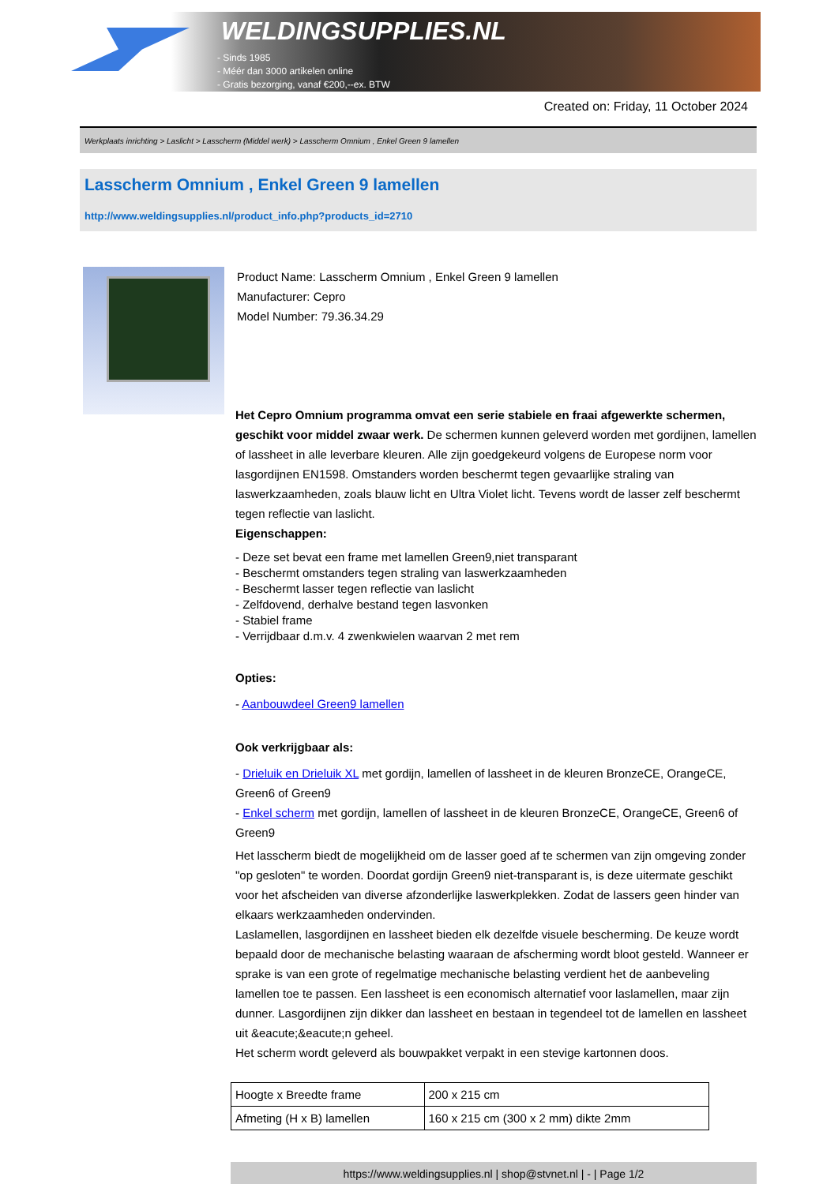WELDINGSUPPLIES.NL
- Sinds 1985
- Méér dan 3000 artikelen online
- Gratis bezorging, vanaf €200,--ex. BTW
Created on: Friday, 11 October 2024
Werkplaats inrichting > Laslicht > Lasscherm (Middel werk) > Lasscherm Omnium , Enkel Green 9 lamellen
Lasscherm Omnium , Enkel Green 9 lamellen
http://www.weldingsupplies.nl/product_info.php?products_id=2710
Product Name: Lasscherm Omnium , Enkel Green 9 lamellen
Manufacturer: Cepro
Model Number: 79.36.34.29
Het Cepro Omnium programma omvat een serie stabiele en fraai afgewerkte schermen, geschikt voor middel zwaar werk. De schermen kunnen geleverd worden met gordijnen, lamellen of lassheet in alle leverbare kleuren. Alle zijn goedgekeurd volgens de Europese norm voor lasgordijnen EN1598. Omstanders worden beschermt tegen gevaarlijke straling van laswerkzaamheden, zoals blauw licht en Ultra Violet licht. Tevens wordt de lasser zelf beschermt tegen reflectie van laslicht.
Eigenschappen:
- Deze set bevat een frame met lamellen Green9,niet transparant
- Beschermt omstanders tegen straling van laswerkzaamheden
- Beschermt lasser tegen reflectie van laslicht
- Zelfdovend, derhalve bestand tegen lasvonken
- Stabiel frame
- Verrijdbaar d.m.v. 4 zwenkwielen waarvan 2 met rem
Opties:
- Aanbouwdeel Green9 lamellen
Ook verkrijgbaar als:
- Drieluik en Drieluik XL met gordijn, lamellen of lassheet in de kleuren BronzeCE, OrangeCE, Green6 of Green9
- Enkel scherm met gordijn, lamellen of lassheet in de kleuren BronzeCE, OrangeCE, Green6 of Green9
Het lasscherm biedt de mogelijkheid om de lasser goed af te schermen van zijn omgeving zonder "op gesloten" te worden. Doordat gordijn Green9 niet-transparant is, is deze uitermate geschikt voor het afscheiden van diverse afzonderlijke laswerkplekken. Zodat de lassers geen hinder van elkaars werkzaamheden ondervinden.
Laslamellen, lasgordijnen en lassheet bieden elk dezelfde visuele bescherming. De keuze wordt bepaald door de mechanische belasting waaraan de afscherming wordt bloot gesteld. Wanneer er sprake is van een grote of regelmatige mechanische belasting verdient het de aanbeveling lamellen toe te passen. Een lassheet is een economisch alternatief voor laslamellen, maar zijn dunner. Lasgordijnen zijn dikker dan lassheet en bestaan in tegendeel tot de lamellen en lassheet uit &eacute;&eacute;n geheel.
Het scherm wordt geleverd als bouwpakket verpakt in een stevige kartonnen doos.
| Hoogte x Breedte frame | 200 x 215 cm |
| Afmeting (H x B) lamellen | 160 x 215 cm (300 x 2 mm) dikte 2mm |
https://www.weldingsupplies.nl | shop@stvnet.nl | - | Page 1/2